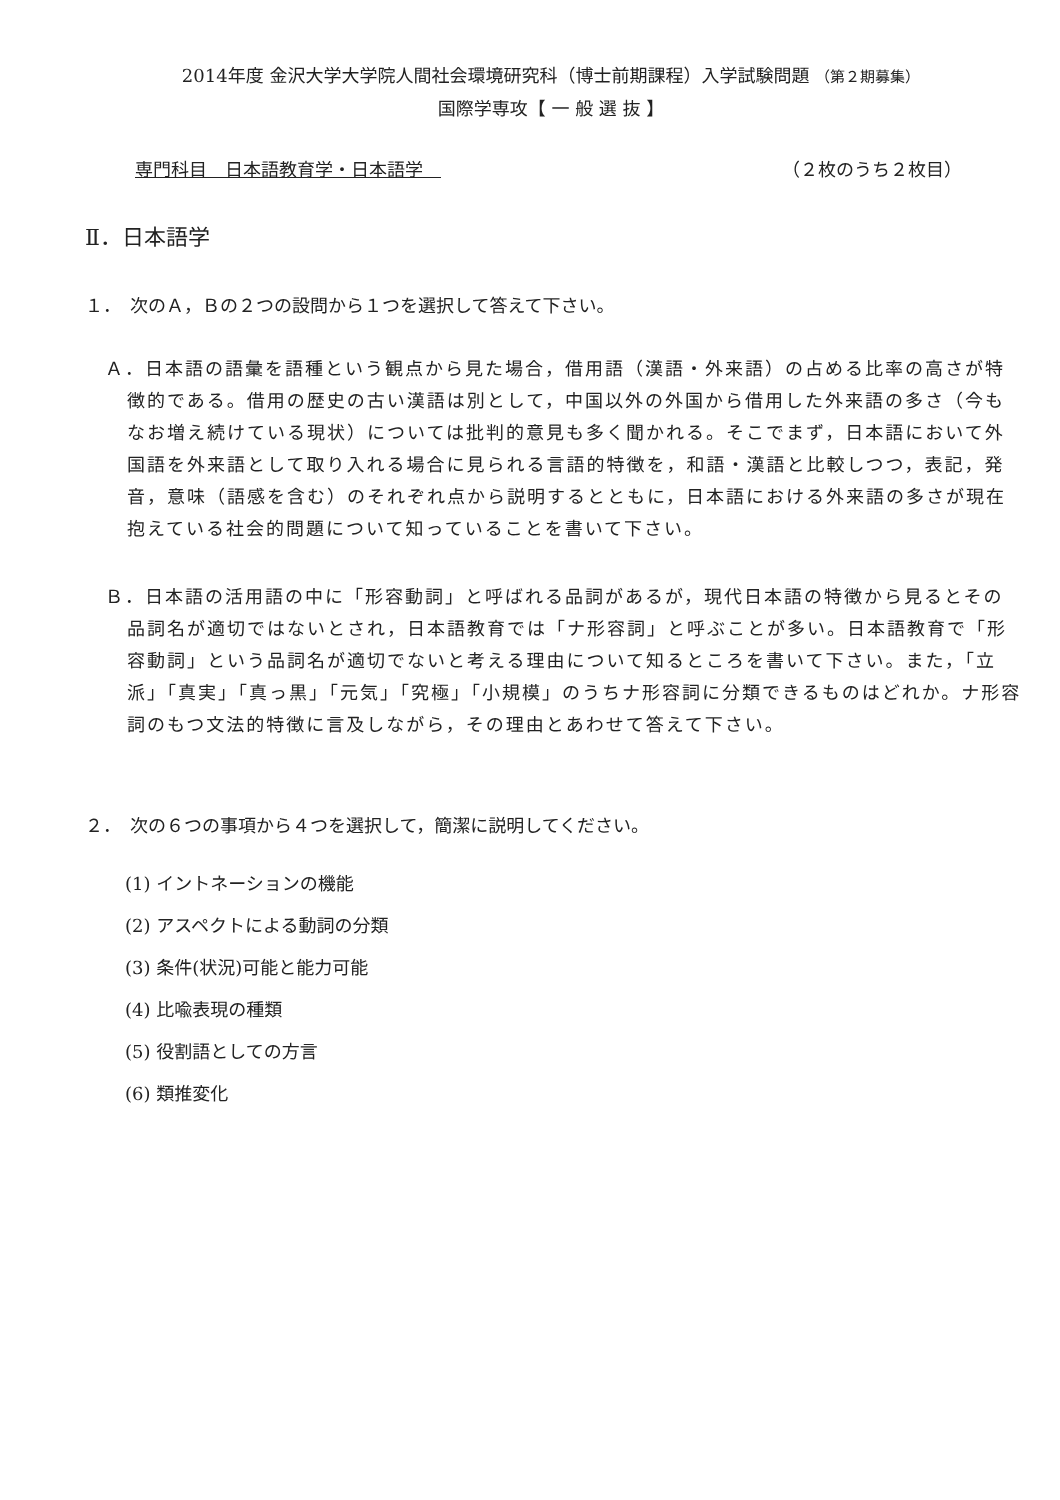2014年度 金沢大学大学院人間社会環境研究科（博士前期課程）入学試験問題 （第２期募集）
国際学専攻【 一 般 選 抜 】
専門科目　日本語教育学・日本語学　（２枚のうち２枚目）
Ⅱ．日本語学
１．　次のＡ，Ｂの２つの設問から１つを選択して答えて下さい。
Ａ．日本語の語彙を語種という観点から見た場合，借用語（漢語・外来語）の占める比率の高さが特徴的である。借用の歴史の古い漢語は別として，中国以外の外国から借用した外来語の多さ（今もなお増え続けている現状）については批判的意見も多く聞かれる。そこでまず，日本語において外国語を外来語として取り入れる場合に見られる言語的特徴を，和語・漢語と比較しつつ，表記，発音，意味（語感を含む）のそれぞれ点から説明するとともに，日本語における外来語の多さが現在抱えている社会的問題について知っていることを書いて下さい。
Ｂ．日本語の活用語の中に「形容動詞」と呼ばれる品詞があるが，現代日本語の特徴から見るとその品詞名が適切ではないとされ，日本語教育では「ナ形容詞」と呼ぶことが多い。日本語教育で「形容動詞」という品詞名が適切でないと考える理由について知るところを書いて下さい。また，「立派」「真実」「真っ黒」「元気」「究極」「小規模」のうちナ形容詞に分類できるものはどれか。ナ形容詞のもつ文法的特徴に言及しながら，その理由とあわせて答えて下さい。
２．　次の６つの事項から４つを選択して，簡潔に説明してください。
(1) イントネーションの機能
(2) アスペクトによる動詞の分類
(3) 条件(状況)可能と能力可能
(4) 比喩表現の種類
(5) 役割語としての方言
(6) 類推変化